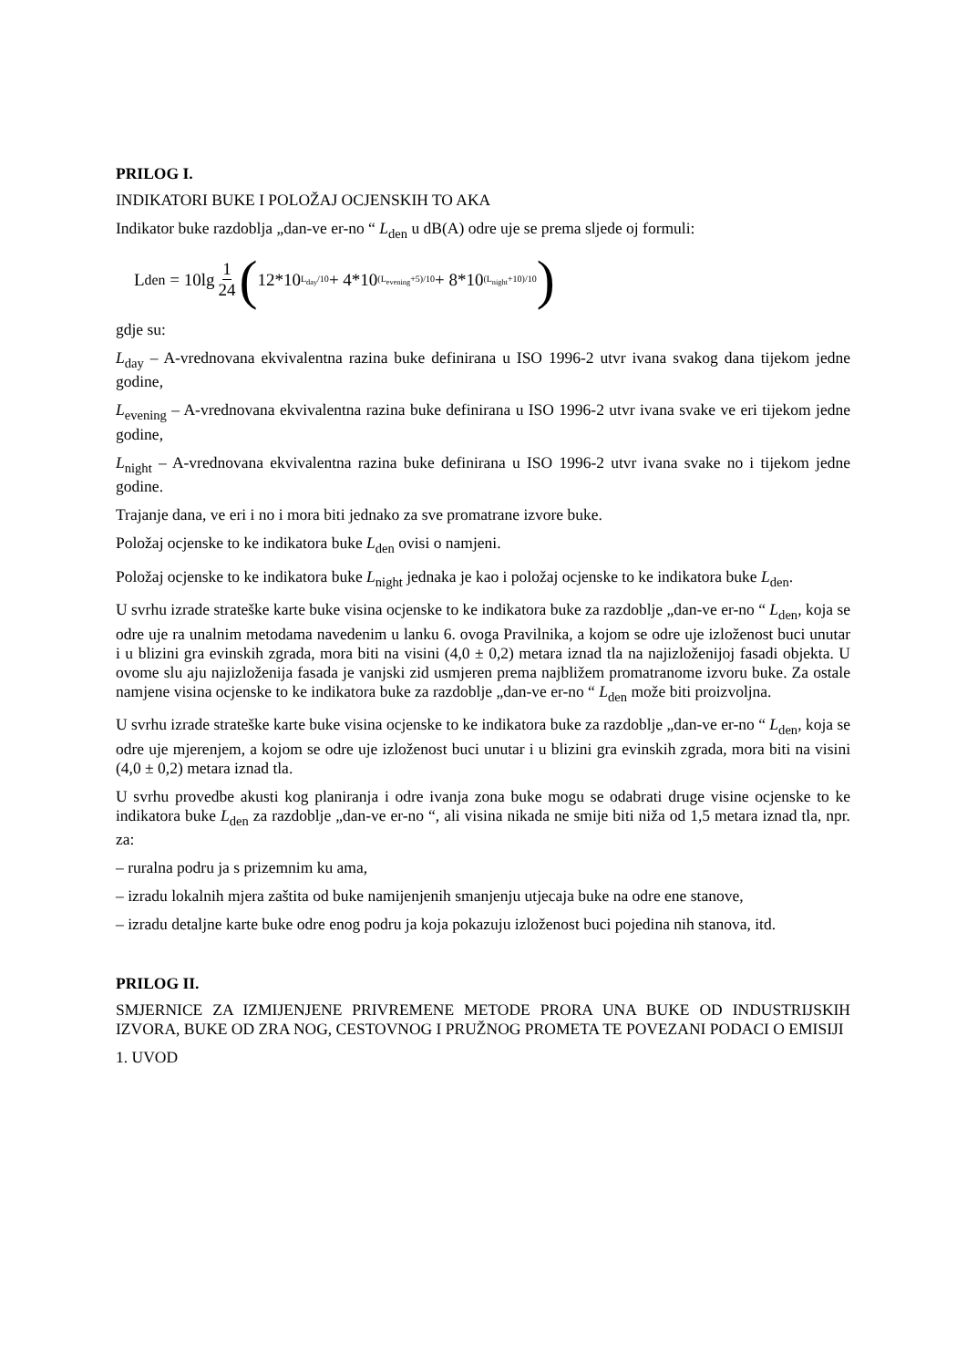PRILOG I.
INDIKATORI BUKE I POLOŽAJ OCJENSKIH TO AKA
Indikator buke razdoblja „dan-ve er-no “ L<sub>den</sub> u dB(A) odre uje se prema sljede oj formuli:
L<sub>den</sub> = 10lg 1 24 ( 12*10<sup>L<sub>day</sub>/10</sup> + 4*10<sup>(L<sub>evening</sub>+5)/10</sup> + 8*10<sup>(L<sub>night</sub>+10)/10</sup>)
gdje su:
L<sub>day</sub> – A-vrednovana ekvivalentna razina buke definirana u ISO 1996-2 utvr ivana svakog dana tijekom jedne godine,
L<sub>evening</sub> – A-vrednovana ekvivalentna razina buke definirana u ISO 1996-2 utvr ivana svake ve eri tijekom jedne godine,
L<sub>night</sub> – A-vrednovana ekvivalentna razina buke definirana u ISO 1996-2 utvr ivana svake no i tijekom jedne godine.
Trajanje dana, ve eri i no i mora biti jednako za sve promatrane izvore buke.
Položaj ocjenske to ke indikatora buke L<sub>den</sub> ovisi o namjeni.
Položaj ocjenske to ke indikatora buke L<sub>night</sub> jednaka je kao i položaj ocjenske to ke indikatora buke L<sub>den</sub>.
U svrhu izrade strateške karte buke visina ocjenske to ke indikatora buke za razdoblje „dan-ve er-no “ L<sub>den</sub>, koja se odre uje ra unalnim metodama navedenim u lanku 6. ovoga Pravilnika, a kojom se odre uje izloženost buci unutar i u blizini gra evinskih zgrada, mora biti na visini (4,0 ± 0,2) metara iznad tla na najizloženijoj fasadi objekta. U ovome slu aju najizloženija fasada je vanjski zid usmjeren prema najbližem promatranome izvoru buke. Za ostale namjene visina ocjenske to ke indikatora buke za razdoblje „dan-ve er-no “ L<sub>den</sub> može biti proizvoljna.
U svrhu izrade strateške karte buke visina ocjenske to ke indikatora buke za razdoblje „dan-ve er-no “ L<sub>den</sub>, koja se odre uje mjerenjem, a kojom se odre uje izloženost buci unutar i u blizini gra evinskih zgrada, mora biti na visini (4,0 ± 0,2) metara iznad tla.
U svrhu provedbe akusti kog planiranja i odre ivanja zona buke mogu se odabrati druge visine ocjenske to ke indikatora buke L<sub>den</sub> za razdoblje „dan-ve er-no “, ali visina nikada ne smije biti niža od 1,5 metara iznad tla, npr. za:
– ruralna podru ja s prizemnim ku ama,
– izradu lokalnih mjera zaštita od buke namijenjenih smanjenju utjecaja buke na odre ene stanove,
– izradu detaljne karte buke odre enog podru ja koja pokazuju izloženost buci pojedina nih stanova, itd.
PRILOG II.
SMJERNICE ZA IZMIJENJENE PRIVREMENE METODE PRORA UNA BUKE OD INDUSTRIJSKIH IZVORA, BUKE OD ZRA NOG, CESTOVNOG I PRUŽNOG PROMETA TE POVEZANI PODACI O EMISIJI
1. UVOD